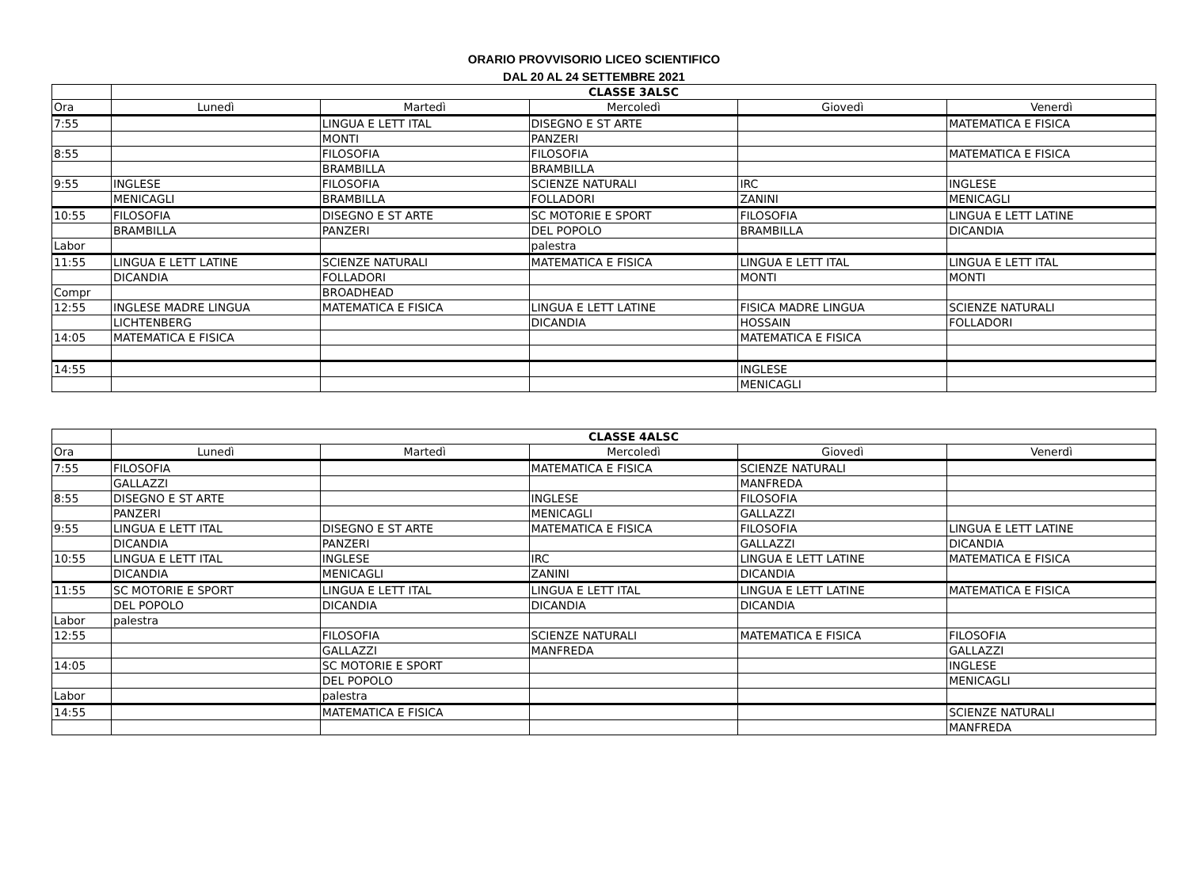ORARIO PROVVISORIO LICEO SCIENTIFICO
DAL 20 AL 24 SETTEMBRE 2021
| | CLASSE 3ALSC | | | | |
| --- | --- | --- | --- | --- | --- |
| Ora | Lunedì | Martedì | Mercoledì | Giovedì | Venerdì |
| 7:55 | | LINGUA E LETT ITAL | DISEGNO E ST ARTE | | MATEMATICA E FISICA |
| | | MONTI | PANZERI | | |
| 8:55 | | FILOSOFIA | FILOSOFIA | | MATEMATICA E FISICA |
| | | BRAMBILLA | BRAMBILLA | | |
| 9:55 | INGLESE | FILOSOFIA | SCIENZE NATURALI | IRC | INGLESE |
| | MENICAGLI | BRAMBILLA | FOLLADORI | ZANINI | MENICAGLI |
| 10:55 | FILOSOFIA | DISEGNO E ST ARTE | SC MOTORIE E SPORT | FILOSOFIA | LINGUA E LETT LATINE |
| | BRAMBILLA | PANZERI | DEL POPOLO | BRAMBILLA | DICANDIA |
| Labor | | | palestra | | |
| 11:55 | LINGUA E LETT LATINE | SCIENZE NATURALI | MATEMATICA E FISICA | LINGUA E LETT ITAL | LINGUA E LETT ITAL |
| | DICANDIA | FOLLADORI | | MONTI | MONTI |
| Compr | | BROADHEAD | | | |
| 12:55 | INGLESE MADRE LINGUA | MATEMATICA E FISICA | LINGUA E LETT LATINE | FISICA MADRE LINGUA | SCIENZE NATURALI |
| | LICHTENBERG | | DICANDIA | HOSSAIN | FOLLADORI |
| 14:05 | MATEMATICA E FISICA | | | MATEMATICA E FISICA | |
| 14:55 | | | | INGLESE | |
| | | | | MENICAGLI | |
| | CLASSE 4ALSC | | | | |
| --- | --- | --- | --- | --- | --- |
| Ora | Lunedì | Martedì | Mercoledì | Giovedì | Venerdì |
| 7:55 | FILOSOFIA | | MATEMATICA E FISICA | SCIENZE NATURALI | |
| | GALLAZZI | | | MANFREDA | |
| 8:55 | DISEGNO E ST ARTE | | INGLESE | FILOSOFIA | |
| | PANZERI | | MENICAGLI | GALLAZZI | |
| 9:55 | LINGUA E LETT ITAL | DISEGNO E ST ARTE | MATEMATICA E FISICA | FILOSOFIA | LINGUA E LETT LATINE |
| | DICANDIA | PANZERI | | GALLAZZI | DICANDIA |
| 10:55 | LINGUA E LETT ITAL | INGLESE | IRC | LINGUA E LETT LATINE | MATEMATICA E FISICA |
| | DICANDIA | MENICAGLI | ZANINI | DICANDIA | |
| 11:55 | SC MOTORIE E SPORT | LINGUA E LETT ITAL | LINGUA E LETT ITAL | LINGUA E LETT LATINE | MATEMATICA E FISICA |
| | DEL POPOLO | DICANDIA | DICANDIA | DICANDIA | |
| Labor | palestra | | | | |
| 12:55 | | FILOSOFIA | SCIENZE NATURALI | MATEMATICA E FISICA | FILOSOFIA |
| | | GALLAZZI | MANFREDA | | GALLAZZI |
| 14:05 | | SC MOTORIE E SPORT | | | INGLESE |
| | | DEL POPOLO | | | MENICAGLI |
| Labor | | palestra | | | |
| 14:55 | | MATEMATICA E FISICA | | | SCIENZE NATURALI |
| | | | | | MANFREDA |